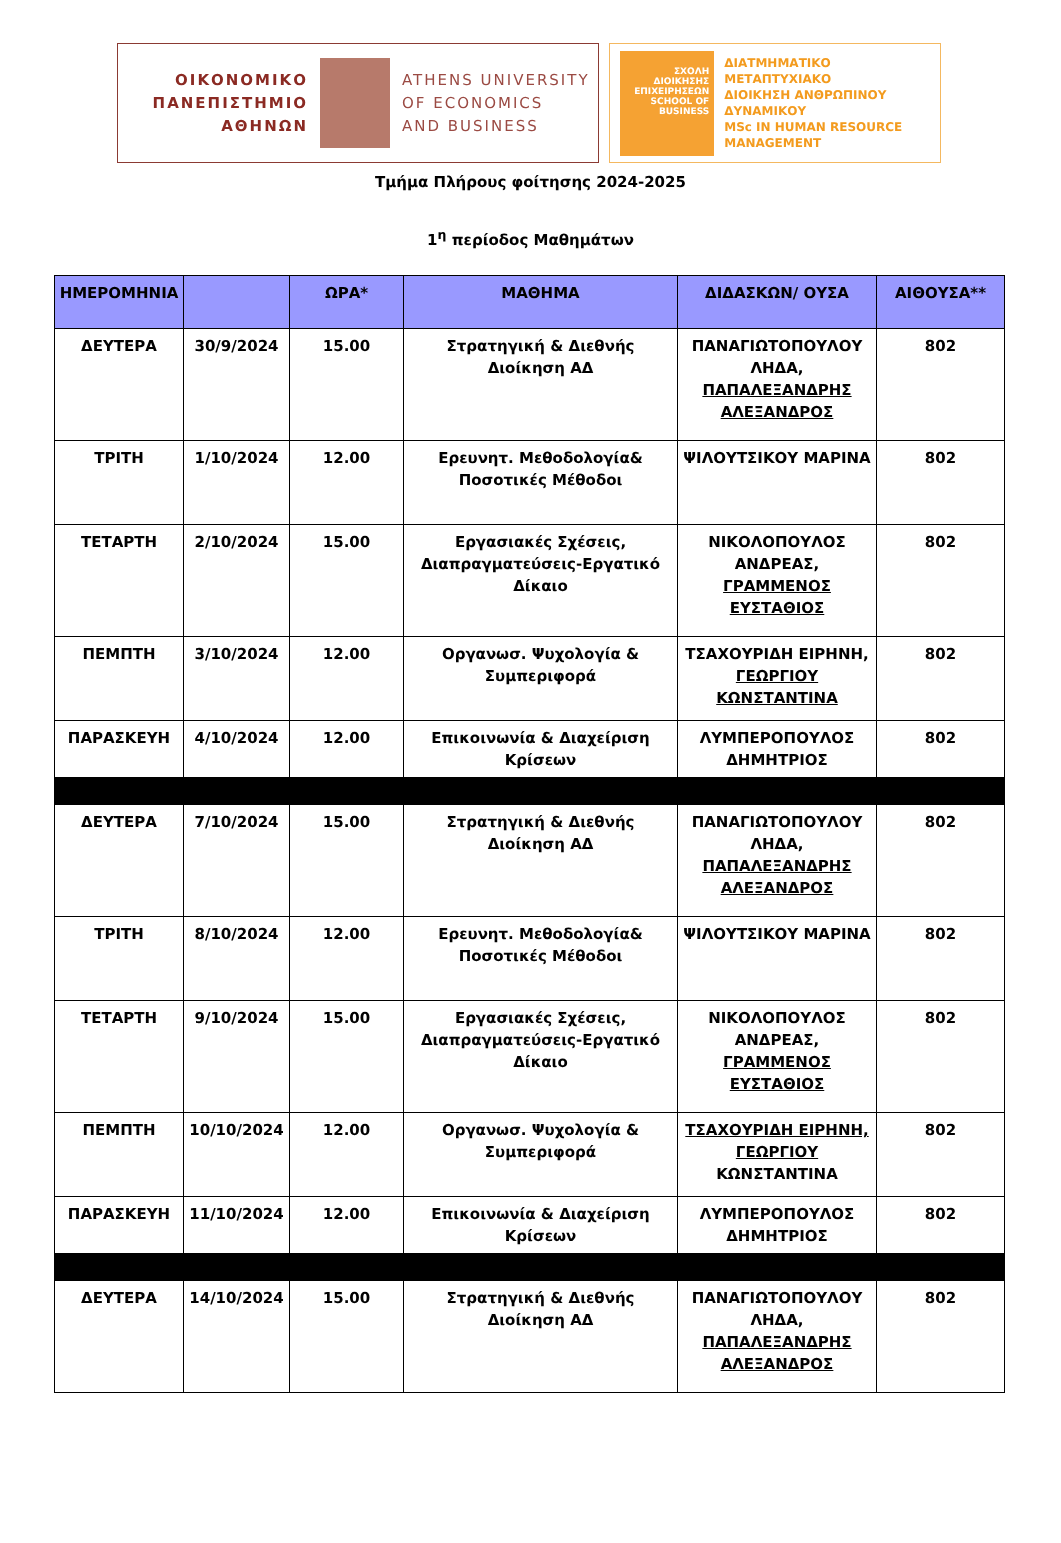ΟΙΚΟΝΟΜΙΚΟ
ΠΑΝΕΠΙΣΤΗΜΙΟ
ΑΘΗΝΩΝ
ATHENS UNIVERSITY
OF ECONOMICS
AND BUSINESS
ΣΧΟΛΗ ΔΙΟΙΚΗΣΗΣ ΕΠΙΧΕΙΡΗΣΕΩΝ
SCHOOL OF BUSINESS
ΔΙΑΤΜΗΜΑΤΙΚΟ ΜΕΤΑΠΤΥΧΙΑΚΟ
ΔΙΟΙΚΗΣΗ ΑΝΘΡΩΠΙΝΟΥ
ΔΥΝΑΜΙΚΟΥ
MSc IN HUMAN RESOURCE
MANAGEMENT
Τμήμα Πλήρους φοίτησης 2024-2025
1<sup>η</sup> περίοδος Μαθημάτων
| ΗΜΕΡΟΜΗΝΙΑ | | ΩΡΑ* | ΜΑΘΗΜΑ | ΔΙΔΑΣΚΩΝ/ ΟΥΣΑ | ΑΙΘΟΥΣΑ** |
| --- | --- | --- | --- | --- | --- |
| ΔΕΥΤΕΡΑ | 30/9/2024 | 15.00 | Στρατηγική & Διεθνής Διοίκηση ΑΔ | ΠΑΝΑΓΙΩΤΟΠΟΥΛΟΥ ΛΗΔΑ, ΠΑΠΑΛΕΞΑΝΔΡΗΣ ΑΛΕΞΑΝΔΡΟΣ | 802 |
| ΤΡΙΤΗ | 1/10/2024 | 12.00 | Ερευνητ. Μεθοδολογία& Ποσοτικές Μέθοδοι | ΨΙΛΟΥΤΣΙΚΟΥ ΜΑΡΙΝΑ | 802 |
| ΤΕΤΑΡΤΗ | 2/10/2024 | 15.00 | Εργασιακές Σχέσεις, Διαπραγματεύσεις-Εργατικό Δίκαιο | ΝΙΚΟΛΟΠΟΥΛΟΣ ΑΝΔΡΕΑΣ, ΓΡΑΜΜΕΝΟΣ ΕΥΣΤΑΘΙΟΣ | 802 |
| ΠΕΜΠΤΗ | 3/10/2024 | 12.00 | Οργανωσ. Ψυχολογία & Συμπεριφορά | ΤΣΑΧΟΥΡΙΔΗ ΕΙΡΗΝΗ, ΓΕΩΡΓΙΟΥ ΚΩΝΣΤΑΝΤΙΝΑ | 802 |
| ΠΑΡΑΣΚΕΥΗ | 4/10/2024 | 12.00 | Επικοινωνία & Διαχείριση Κρίσεων | ΛΥΜΠΕΡΟΠΟΥΛΟΣ ΔΗΜΗΤΡΙΟΣ | 802 |
| ΔΕΥΤΕΡΑ | 7/10/2024 | 15.00 | Στρατηγική & Διεθνής Διοίκηση ΑΔ | ΠΑΝΑΓΙΩΤΟΠΟΥΛΟΥ ΛΗΔΑ, ΠΑΠΑΛΕΞΑΝΔΡΗΣ ΑΛΕΞΑΝΔΡΟΣ | 802 |
| ΤΡΙΤΗ | 8/10/2024 | 12.00 | Ερευνητ. Μεθοδολογία& Ποσοτικές Μέθοδοι | ΨΙΛΟΥΤΣΙΚΟΥ ΜΑΡΙΝΑ | 802 |
| ΤΕΤΑΡΤΗ | 9/10/2024 | 15.00 | Εργασιακές Σχέσεις, Διαπραγματεύσεις-Εργατικό Δίκαιο | ΝΙΚΟΛΟΠΟΥΛΟΣ ΑΝΔΡΕΑΣ, ΓΡΑΜΜΕΝΟΣ ΕΥΣΤΑΘΙΟΣ | 802 |
| ΠΕΜΠΤΗ | 10/10/2024 | 12.00 | Οργανωσ. Ψυχολογία & Συμπεριφορά | ΤΣΑΧΟΥΡΙΔΗ ΕΙΡΗΝΗ, ΓΕΩΡΓΙΟΥ ΚΩΝΣΤΑΝΤΙΝΑ | 802 |
| ΠΑΡΑΣΚΕΥΗ | 11/10/2024 | 12.00 | Επικοινωνία & Διαχείριση Κρίσεων | ΛΥΜΠΕΡΟΠΟΥΛΟΣ ΔΗΜΗΤΡΙΟΣ | 802 |
| ΔΕΥΤΕΡΑ | 14/10/2024 | 15.00 | Στρατηγική & Διεθνής Διοίκηση ΑΔ | ΠΑΝΑΓΙΩΤΟΠΟΥΛΟΥ ΛΗΔΑ, ΠΑΠΑΛΕΞΑΝΔΡΗΣ ΑΛΕΞΑΝΔΡΟΣ | 802 |